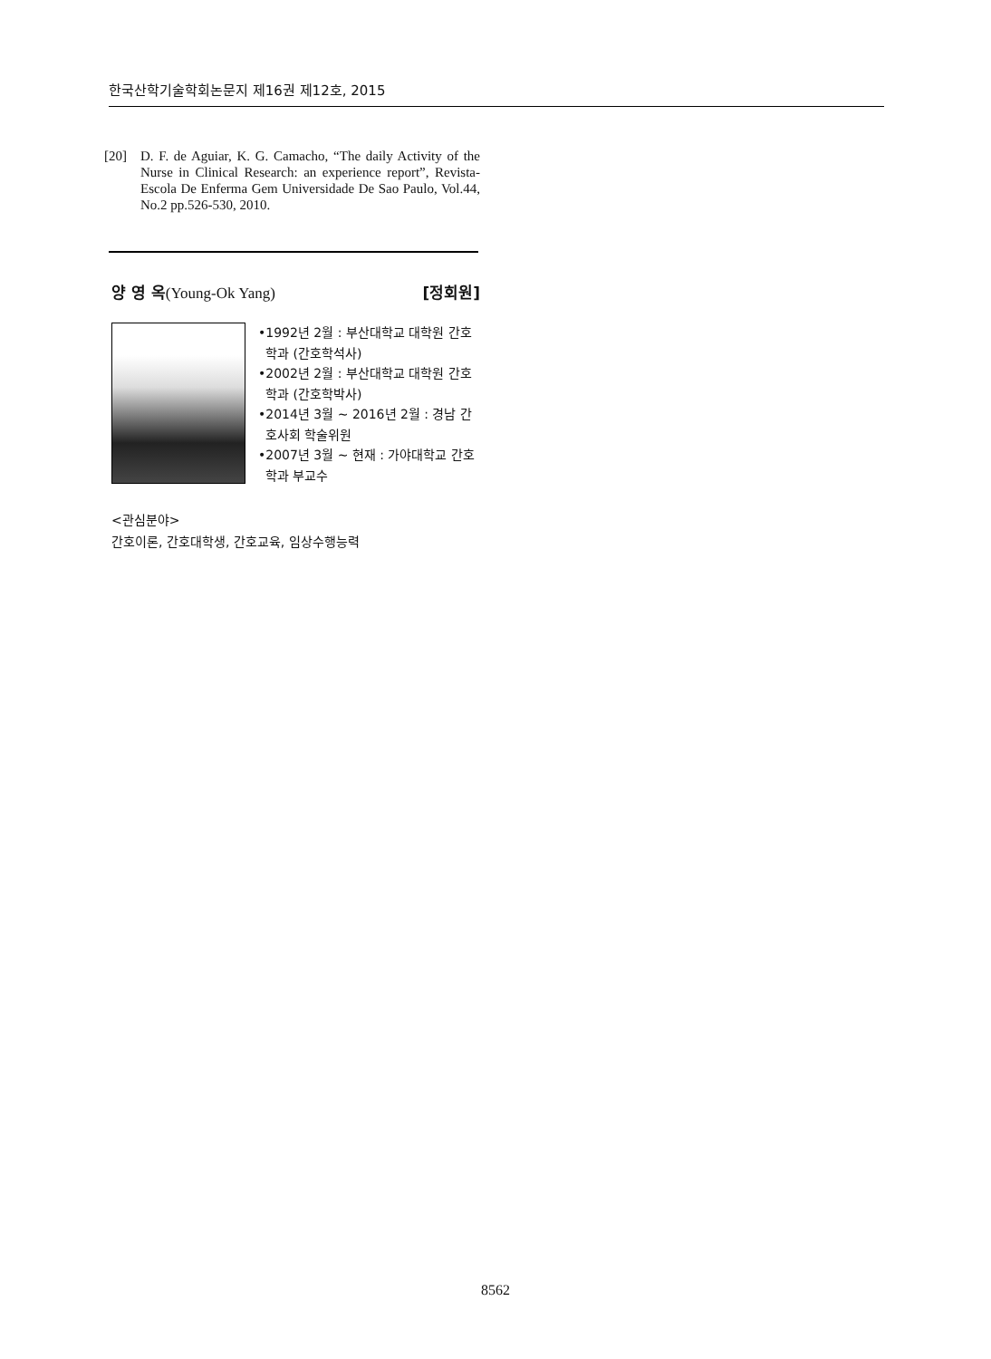한국산학기술학회논문지 제16권 제12호, 2015
[20] D. F. de Aguiar, K. G. Camacho, “The daily Activity of the Nurse in Clinical Research: an experience report”, Revista-Escola De Enferma Gem Universidade De Sao Paulo, Vol.44, No.2 pp.526-530, 2010.
양 영 옥(Young-Ok Yang) [정회원]
•1992년 2월 : 부산대학교 대학원 간호학과 (간호학석사)
•2002년 2월 : 부산대학교 대학원 간호학과 (간호학박사)
•2014년 3월 ~ 2016년 2월 : 경남 간호사회 학술위원
•2007년 3월 ~ 현재 : 가야대학교 간호학과 부교수
<관심분야>
간호이론, 간호대학생, 간호교육, 임상수행능력
8562